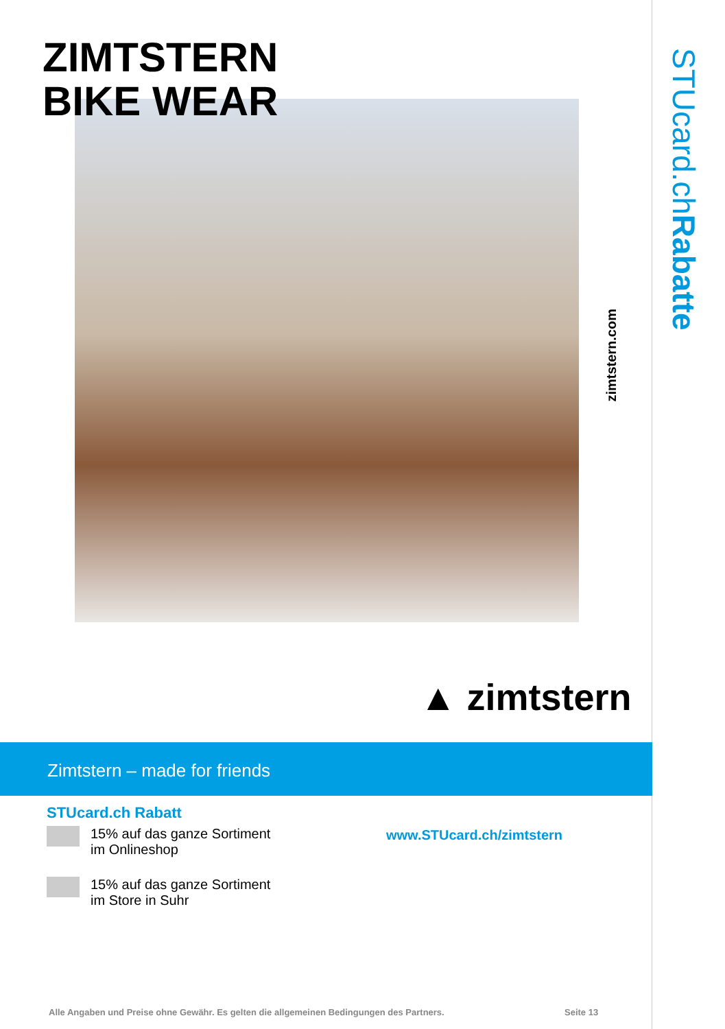ZIMTSTERN
BIKE WEAR
STUcard.chRabatte
zimtstern.com
▲ zimtstern
Zimtstern – made for friends
STUcard.ch Rabatt
15% auf das ganze Sortiment
im Onlineshop
15% auf das ganze Sortiment
im Store in Suhr
www.STUcard.ch/zimtstern
Alle Angaben und Preise ohne Gewähr. Es gelten die allgemeinen Bedingungen des Partners.
Seite 13